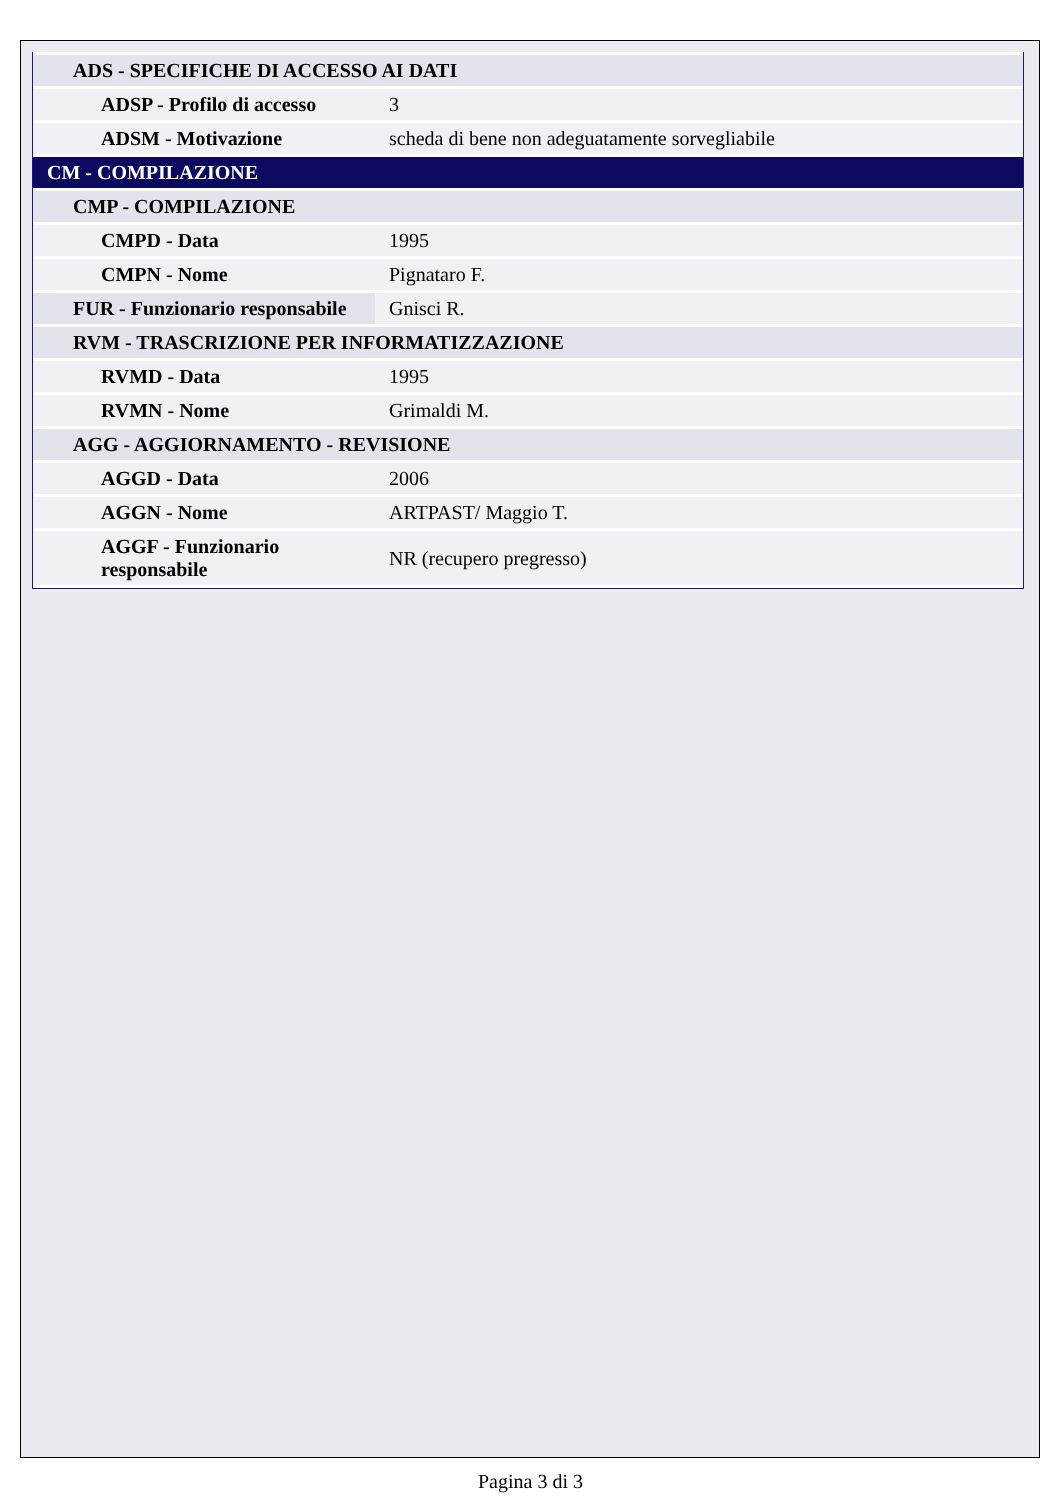| ADS - SPECIFICHE DI ACCESSO AI DATI | |
| ADSP - Profilo di accesso | 3 |
| ADSM - Motivazione | scheda di bene non adeguatamente sorvegliabile |
| CM - COMPILAZIONE | |
| CMP - COMPILAZIONE | |
| CMPD - Data | 1995 |
| CMPN - Nome | Pignataro F. |
| FUR - Funzionario responsabile | Gnisci R. |
| RVM - TRASCRIZIONE PER INFORMATIZZAZIONE | |
| RVMD - Data | 1995 |
| RVMN - Nome | Grimaldi M. |
| AGG - AGGIORNAMENTO - REVISIONE | |
| AGGD - Data | 2006 |
| AGGN - Nome | ARTPAST/ Maggio T. |
| AGGF - Funzionario responsabile | NR (recupero pregresso) |
Pagina 3 di 3